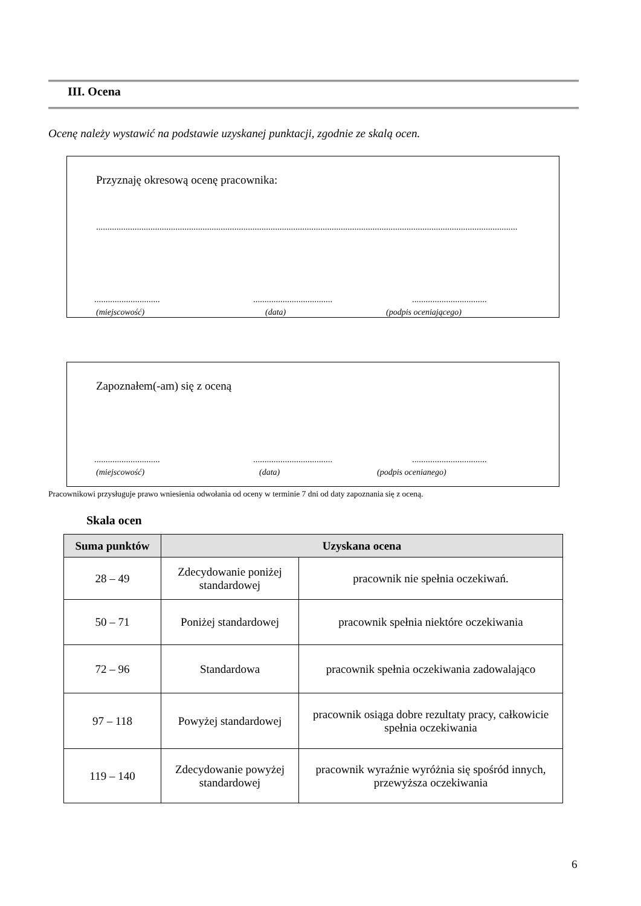III. Ocena
Ocenę należy wystawić na podstawie uzyskanej punktacji, zgodnie ze skalą ocen.
Przyznaję okresową ocenę pracownika:
..........................................................................................................................................................................................
............................. ...................................
.................................
(miejscowość) (data) (podpis oceniającego)
Zapoznałem(-am) się z oceną
............................. ...................................
.................................
(miejscowość) (data) (podpis ocenianego)
Pracownikowi przysługuje prawo wniesienia odwołania od oceny w terminie 7 dni od daty zapoznania się z oceną.
Skala ocen
| Suma punktów | Uzyskana ocena | |
| --- | --- | --- |
| 28 – 49 | Zdecydowanie poniżej standardowej | pracownik nie spełnia oczekiwań. |
| 50 – 71 | Poniżej standardowej | pracownik spełnia niektóre oczekiwania |
| 72 – 96 | Standardowa | pracownik spełnia oczekiwania zadowalająco |
| 97 – 118 | Powyżej standardowej | pracownik osiąga dobre rezultaty pracy, całkowicie spełnia oczekiwania |
| 119 – 140 | Zdecydowanie powyżej standardowej | pracownik wyraźnie wyróżnia się spośród innych, przewyższa oczekiwania |
6